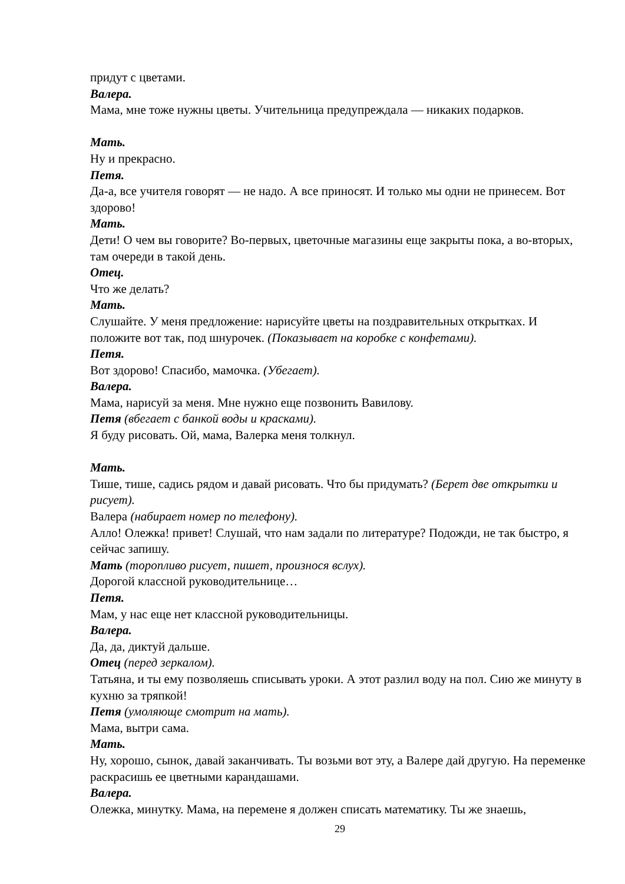придут с цветами.
Валера.
Мама, мне тоже нужны цветы. Учительница предупреждала — никаких подарков.
Мать.
Ну и прекрасно.
Петя.
Да-а, все учителя говорят — не надо. А все приносят. И только мы одни не принесем. Вот здорово!
Мать.
Дети! О чем вы говорите? Во-первых, цветочные магазины еще закрыты пока, а во-вторых, там очереди в такой день.
Отец.
Что же делать?
Мать.
Слушайте. У меня предложение: нарисуйте цветы на поздравительных открытках. И положите вот так, под шнурочек. (Показывает на коробке с конфетами).
Петя.
Вот здорово! Спасибо, мамочка. (Убегает).
Валера.
Мама, нарисуй за меня. Мне нужно еще позвонить Вавилову.
Петя (вбегает с банкой воды и красками).
Я буду рисовать. Ой, мама, Валерка меня толкнул.
Мать.
Тише, тише, садись рядом и давай рисовать. Что бы придумать? (Берет две открытки и рисует).
Валера (набирает номер по телефону).
Алло! Олежка! привет! Слушай, что нам задали по литературе? Подожди, не так быстро, я сейчас запишу.
Мать (торопливо рисует, пишет, произнося вслух).
Дорогой классной руководительнице…
Петя.
Мам, у нас еще нет классной руководительницы.
Валера.
Да, да, диктуй дальше.
Отец (перед зеркалом).
Татьяна, и ты ему позволяешь списывать уроки. А этот разлил воду на пол. Сию же минуту в кухню за тряпкой!
Петя (умоляюще смотрит на мать).
Мама, вытри сама.
Мать.
Ну, хорошо, сынок, давай заканчивать. Ты возьми вот эту, а Валере дай другую. На переменке раскрасишь ее цветными карандашами.
Валера.
Олежка, минутку. Мама, на перемене я должен списать математику. Ты же знаешь,
29